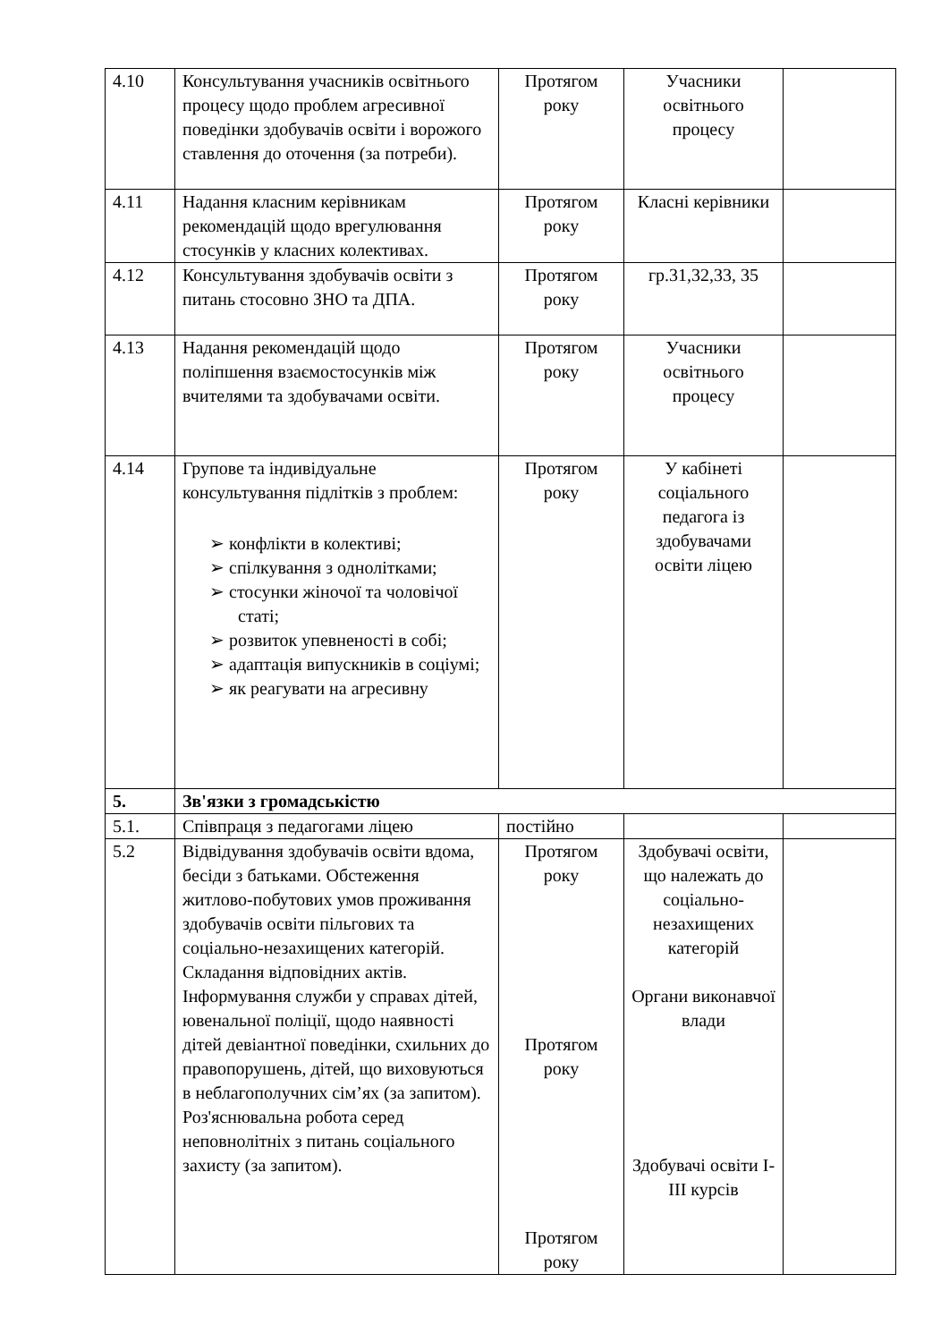| 4.10 | Консультування учасників освітнього процесу щодо проблем агресивної поведінки здобувачів освіти і ворожого ставлення до оточення (за потреби). | Протягом року | Учасники освітнього процесу | |
| 4.11 | Надання класним керівникам рекомендацій щодо врегулювання стосунків у класних колективах. | Протягом року | Класні керівники | |
| 4.12 | Консультування здобувачів освіти з питань стосовно ЗНО та ДПА. | Протягом року | гр.31,32,33, 35 | |
| 4.13 | Надання рекомендацій щодо поліпшення взаємостосунків між вчителями та здобувачами освіти. | Протягом року | Учасники освітнього процесу | |
| 4.14 | Групове та індивідуальне консультування підлітків з проблем: ➢ конфлікти в колективі; ➢ спілкування з однолітками; ➢ стосунки жіночої та чоловічої статі; ➢ розвиток упевненості в собі; ➢ адаптація випускників в соціумі; ➢ як реагувати на агресивну | Протягом року | У кабінеті соціального педагога із здобувачами освіти ліцею | |
| 5. | Зв'язки з громадськістю | | | |
| 5.1. | Співпраця з педагогами ліцею | постійно | | |
| 5.2 | Відвідування здобувачів освіти вдома, бесіди з батьками. Обстеження житлово-побутових умов проживання здобувачів освіти пільгових та соціально-незахищених категорій. Складання відповідних актів. Інформування служби у справах дітей, ювенальної поліції, щодо наявності дітей девіантної поведінки, схильних до правопорушень, дітей, що виховуються в неблагополучних сім’ях (за запитом). Роз'яснювальна робота серед неповнолітніх з питань соціального захисту (за запитом). | Протягом року Протягом року Протягом року | Здобувачі освіти, що належать до соціально-незахищених категорій Органи виконавчої влади Здобувачі освіти І-ІІІ курсів | |